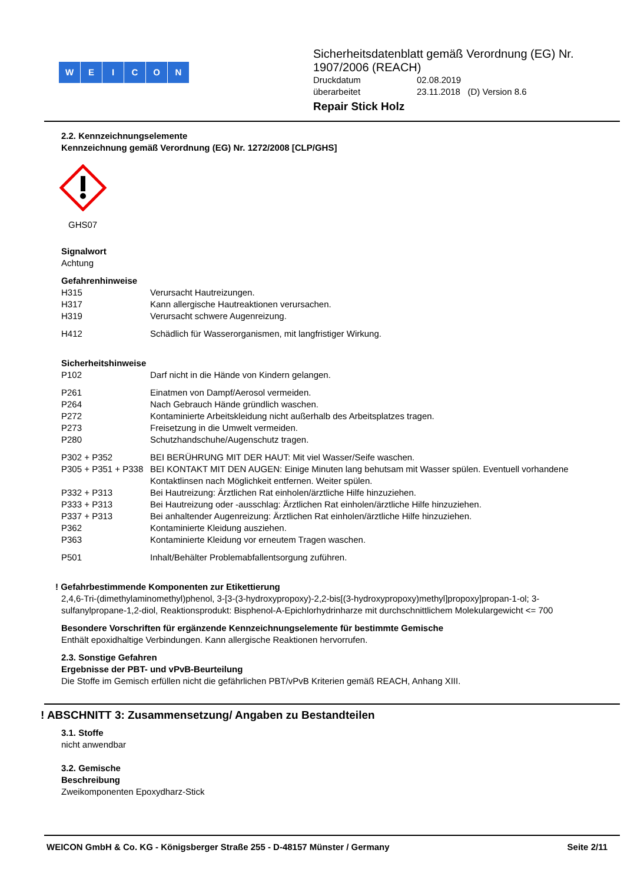WEICON
Sicherheitsdatenblatt gemäß Verordnung (EG) Nr.
1907/2006 (REACH)
| Druckdatum | 02.08.2019 |
| überarbeitet | 23.11.2018 (D) Version 8.6 |
Repair Stick Holz
2.2. Kennzeichnungselemente
Kennzeichnung gemäß Verordnung (EG) Nr. 1272/2008 [CLP/GHS]
GHS07
Signalwort
Achtung
Gefahrenhinweise
| H315 | Verursacht Hautreizungen. |
| H317 | Kann allergische Hautreaktionen verursachen. |
| H319 | Verursacht schwere Augenreizung. |
| H412 | Schädlich für Wasserorganismen, mit langfristiger Wirkung. |
Sicherheitshinweise
| P102 | Darf nicht in die Hände von Kindern gelangen. |
| P261 | Einatmen von Dampf/Aerosol vermeiden. |
| P264 | Nach Gebrauch Hände gründlich waschen. |
| P272 | Kontaminierte Arbeitskleidung nicht außerhalb des Arbeitsplatzes tragen. |
| P273 | Freisetzung in die Umwelt vermeiden. |
| P280 | Schutzhandschuhe/Augenschutz tragen. |
| P302 + P352 | BEI BERÜHRUNG MIT DER HAUT: Mit viel Wasser/Seife waschen. |
| P305 + P351 + P338 | BEI KONTAKT MIT DEN AUGEN: Einige Minuten lang behutsam mit Wasser spülen. Eventuell vorhandene Kontaktlinsen nach Möglichkeit entfernen. Weiter spülen. |
| P332 + P313 | Bei Hautreizung: Ärztlichen Rat einholen/ärztliche Hilfe hinzuziehen. |
| P333 + P313 | Bei Hautreizung oder -ausschlag: Ärztlichen Rat einholen/ärztliche Hilfe hinzuziehen. |
| P337 + P313 | Bei anhaltender Augenreizung: Ärztlichen Rat einholen/ärztliche Hilfe hinzuziehen. |
| P362 | Kontaminierte Kleidung ausziehen. |
| P363 | Kontaminierte Kleidung vor erneutem Tragen waschen. |
| P501 | Inhalt/Behälter Problemabfallentsorgung zuführen. |
! Gefahrbestimmende Komponenten zur Etikettierung
2,4,6-Tri-(dimethylaminomethyl)phenol, 3-[3-(3-hydroxypropoxy)-2,2-bis[(3-hydroxypropoxy)methyl]propoxy]propan-1-ol; 3-sulfanylpropane-1,2-diol, Reaktionsprodukt: Bisphenol-A-Epichlorhydrinharze mit durchschnittlichem Molekulargewicht <= 700
Besondere Vorschriften für ergänzende Kennzeichnungselemente für bestimmte Gemische
Enthält epoxidhaltige Verbindungen. Kann allergische Reaktionen hervorrufen.
2.3. Sonstige Gefahren
Ergebnisse der PBT- und vPvB-Beurteilung
Die Stoffe im Gemisch erfüllen nicht die gefährlichen PBT/vPvB Kriterien gemäß REACH, Anhang XIII.
! ABSCHNITT 3: Zusammensetzung/ Angaben zu Bestandteilen
3.1. Stoffe
nicht anwendbar
3.2. Gemische
Beschreibung
Zweikomponenten Epoxydharz-Stick
WEICON GmbH & Co. KG - Königsberger Straße 255 - D-48157 Münster / Germany Seite 2/11